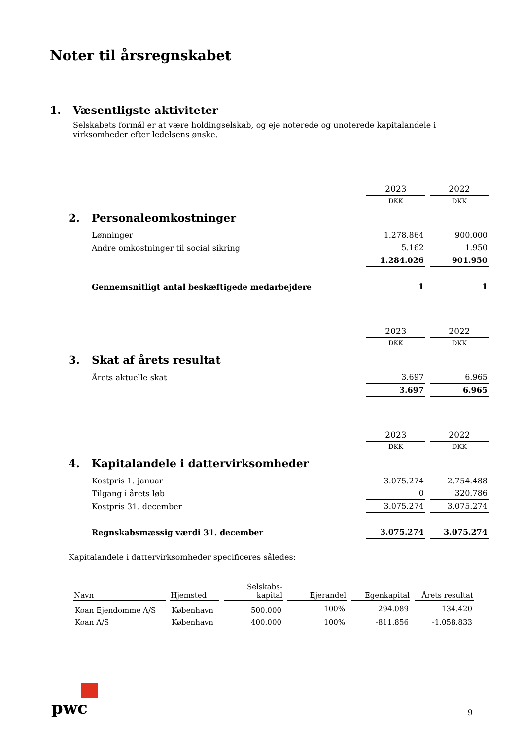Noter til årsregnskabet
1. Væsentligste aktiviteter
Selskabets formål er at være holdingselskab, og eje noterede og unoterede kapitalandele i virksomheder efter ledelsens ønske.
| | 2023 | 2022 |
| | DKK | DKK |
| 2. Personaleomkostninger | | |
| Lønninger | 1.278.864 | 900.000 |
| Andre omkostninger til social sikring | 5.162 | 1.950 |
| | 1.284.026 | 901.950 |
| Gennemsnitligt antal beskæftigede medarbejdere | 1 | 1 |
| | 2023 | 2022 |
| | DKK | DKK |
| 3. Skat af årets resultat | | |
| Årets aktuelle skat | 3.697 | 6.965 |
| | 3.697 | 6.965 |
| | 2023 | 2022 |
| | DKK | DKK |
| 4. Kapitalandele i dattervirksomheder | | |
| Kostpris 1. januar | 3.075.274 | 2.754.488 |
| Tilgang i årets løb | 0 | 320.786 |
| Kostpris 31. december | 3.075.274 | 3.075.274 |
| Regnskabsmæssig værdi 31. december | 3.075.274 | 3.075.274 |
Kapitalandele i dattervirksomheder specificeres således:
| Navn | Hjemsted | Selskabs- kapital | Ejerandel | Egenkapital | Årets resultat |
| --- | --- | --- | --- | --- | --- |
| Koan Ejendomme A/S | København | 500.000 | 100% | 294.089 | 134.420 |
| Koan A/S | København | 400.000 | 100% | -811.856 | -1.058.833 |
pwc
9